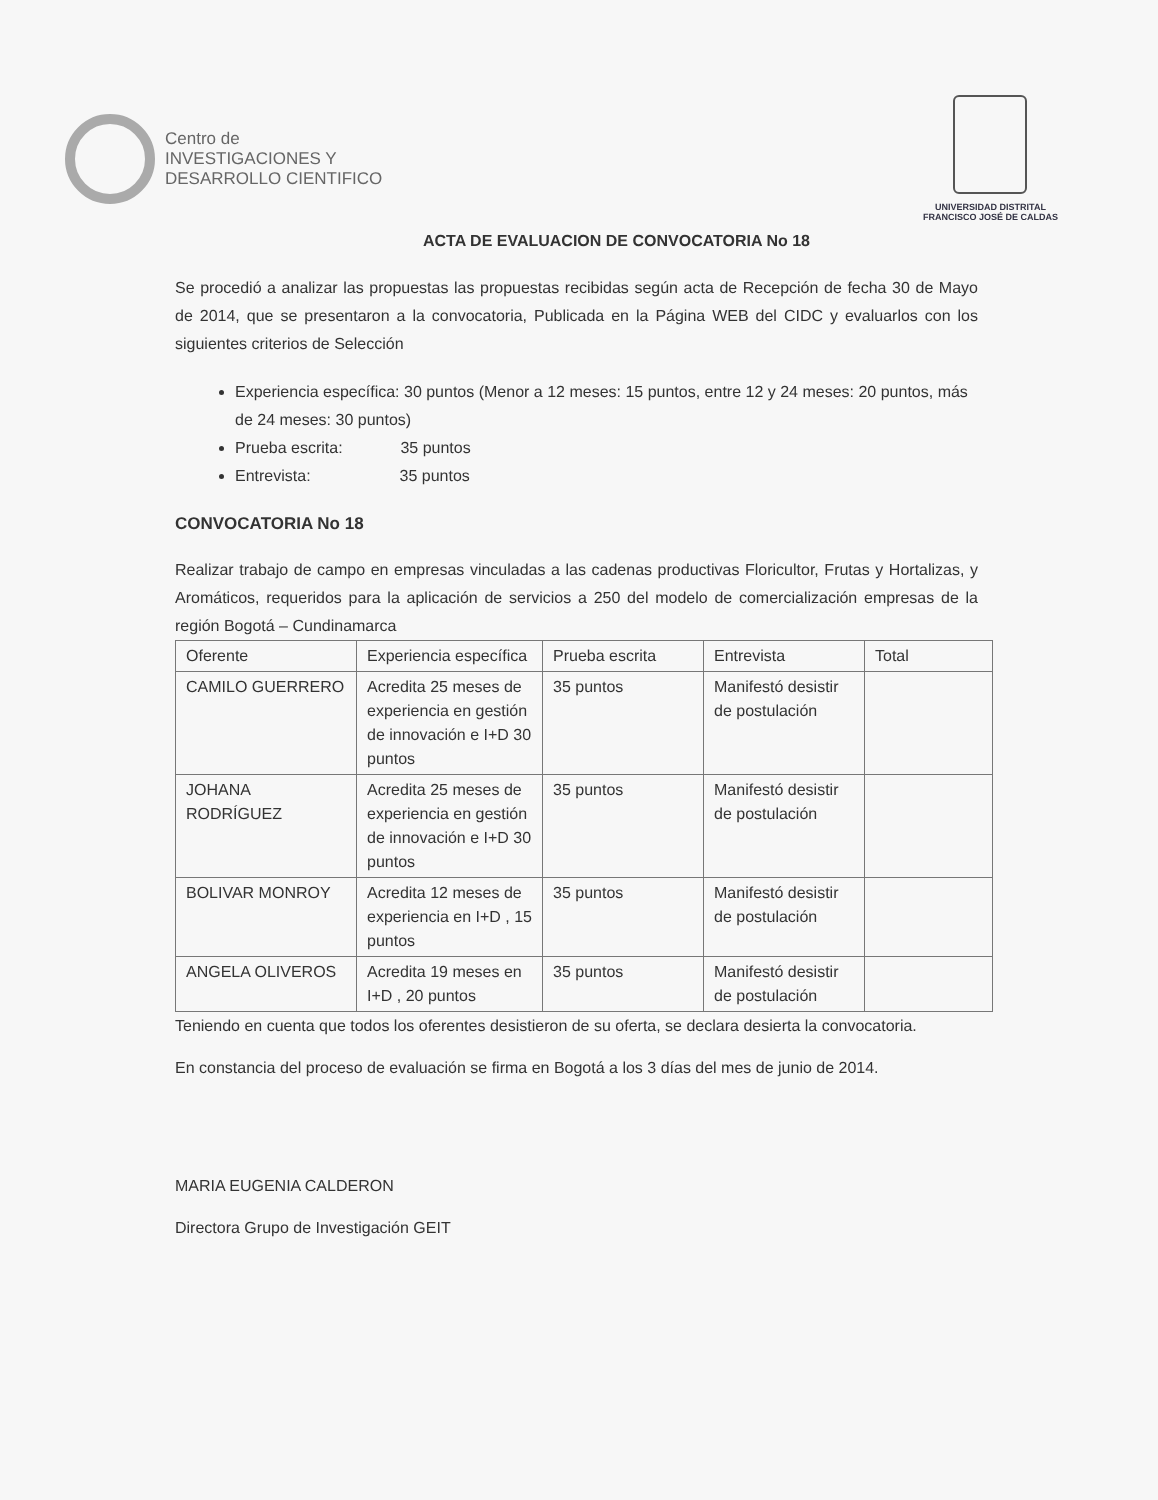Centro de
INVESTIGACIONES Y
DESARROLLO CIENTIFICO
UNIVERSIDAD DISTRITAL
FRANCISCO JOSÉ DE CALDAS
ACTA DE EVALUACION DE CONVOCATORIA No 18
Se procedió a analizar las propuestas las propuestas recibidas según acta de Recepción de fecha 30 de Mayo de 2014, que se presentaron a la convocatoria, Publicada en la Página WEB del CIDC y evaluarlos con los siguientes criterios de Selección
Experiencia específica: 30 puntos (Menor a 12 meses: 15 puntos, entre 12 y 24 meses: 20 puntos, más de 24 meses: 30 puntos)
Prueba escrita: 35 puntos
Entrevista: 35 puntos
CONVOCATORIA No 18
Realizar trabajo de campo en empresas vinculadas a las cadenas productivas Floricultor, Frutas y Hortalizas, y Aromáticos, requeridos para la aplicación de servicios a 250 del modelo de comercialización empresas de la región Bogotá – Cundinamarca
| Oferente | Experiencia específica | Prueba escrita | Entrevista | Total |
| CAMILO GUERRERO | Acredita 25 meses de experiencia en gestión de innovación e I+D 30 puntos | 35 puntos | Manifestó desistir de postulación | |
| JOHANA RODRÍGUEZ | Acredita 25 meses de experiencia en gestión de innovación e I+D 30 puntos | 35 puntos | Manifestó desistir de postulación | |
| BOLIVAR MONROY | Acredita 12 meses de experiencia en I+D , 15 puntos | 35 puntos | Manifestó desistir de postulación | |
| ANGELA OLIVEROS | Acredita 19 meses en I+D , 20 puntos | 35 puntos | Manifestó desistir de postulación | |
Teniendo en cuenta que todos los oferentes desistieron de su oferta, se declara desierta la convocatoria.
En constancia del proceso de evaluación se firma en Bogotá a los 3 días del mes de junio de 2014.
MARIA EUGENIA CALDERON
Directora Grupo de Investigación GEIT